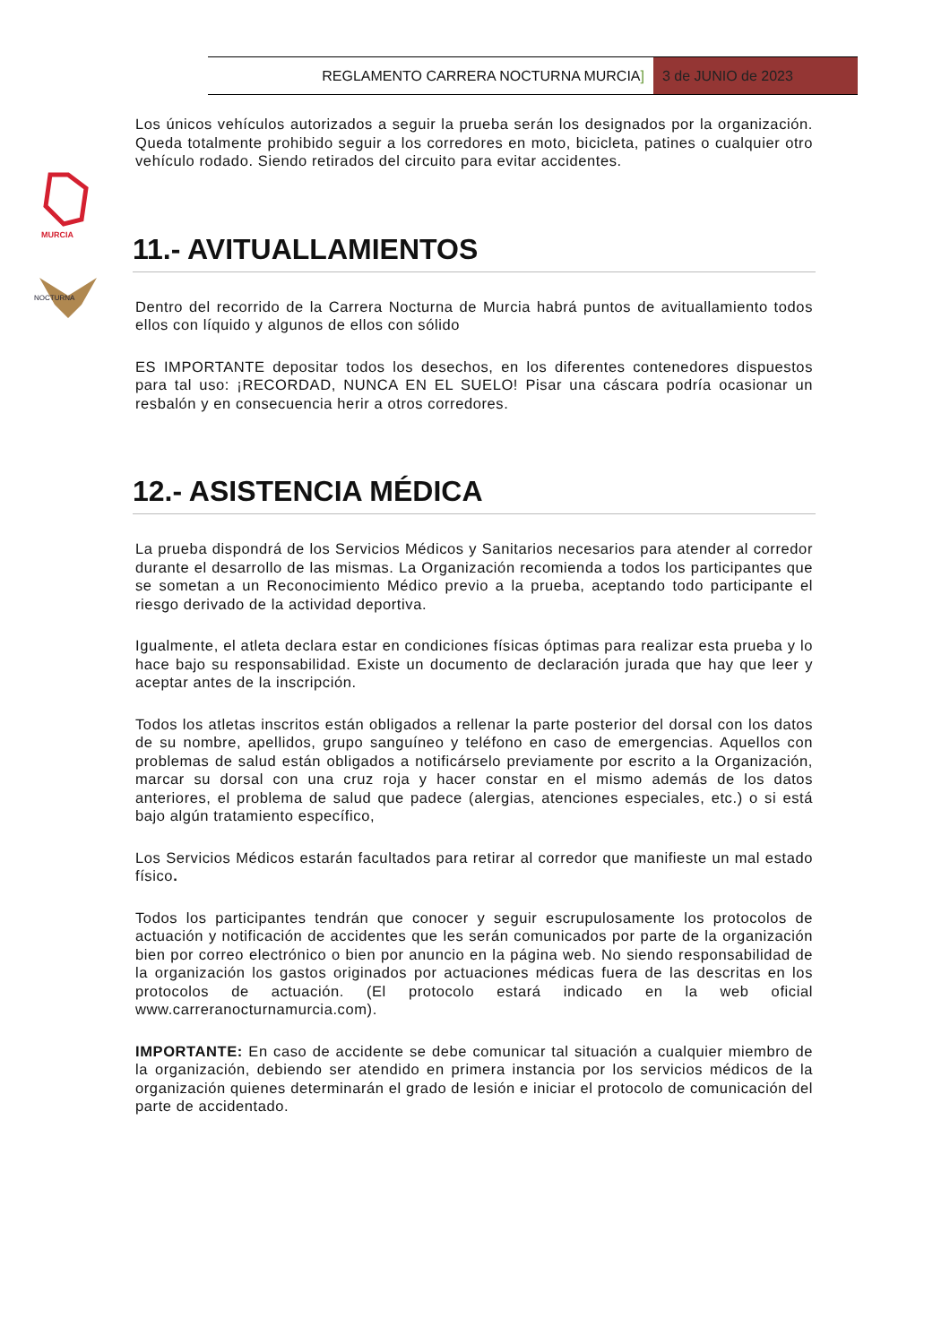REGLAMENTO CARRERA NOCTURNA MURCIA]
3 de JUNIO de 2023
MURCIA
NOCTURNA
Los únicos vehículos autorizados a seguir la prueba serán los designados por la organización. Queda totalmente prohibido seguir a los corredores en moto, bicicleta, patines o cualquier otro vehículo rodado. Siendo retirados del circuito para evitar accidentes.
11.- AVITUALLAMIENTOS
Dentro del recorrido de la Carrera Nocturna de Murcia habrá puntos de avituallamiento todos ellos con líquido y algunos de ellos con sólido
ES IMPORTANTE depositar todos los desechos, en los diferentes contenedores dispuestos para tal uso: ¡RECORDAD, NUNCA EN EL SUELO! Pisar una cáscara podría ocasionar un resbalón y en consecuencia herir a otros corredores.
12.- ASISTENCIA MÉDICA
La prueba dispondrá de los Servicios Médicos y Sanitarios necesarios para atender al corredor durante el desarrollo de las mismas. La Organización recomienda a todos los participantes que se sometan a un Reconocimiento Médico previo a la prueba, aceptando todo participante el riesgo derivado de la actividad deportiva.
Igualmente, el atleta declara estar en condiciones físicas óptimas para realizar esta prueba y lo hace bajo su responsabilidad. Existe un documento de declaración jurada que hay que leer y aceptar antes de la inscripción.
Todos los atletas inscritos están obligados a rellenar la parte posterior del dorsal con los datos de su nombre, apellidos, grupo sanguíneo y teléfono en caso de emergencias. Aquellos con problemas de salud están obligados a notificárselo previamente por escrito a la Organización, marcar su dorsal con una cruz roja y hacer constar en el mismo además de los datos anteriores, el problema de salud que padece (alergias, atenciones especiales, etc.) o si está bajo algún tratamiento específico,
Los Servicios Médicos estarán facultados para retirar al corredor que manifieste un mal estado físico.
Todos los participantes tendrán que conocer y seguir escrupulosamente los protocolos de actuación y notificación de accidentes que les serán comunicados por parte de la organización bien por correo electrónico o bien por anuncio en la página web. No siendo responsabilidad de la organización los gastos originados por actuaciones médicas fuera de las descritas en los protocolos de actuación. (El protocolo estará indicado en la web oficial www.carreranocturnamurcia.com).
IMPORTANTE: En caso de accidente se debe comunicar tal situación a cualquier miembro de la organización, debiendo ser atendido en primera instancia por los servicios médicos de la organización quienes determinarán el grado de lesión e iniciar el protocolo de comunicación del parte de accidentado.